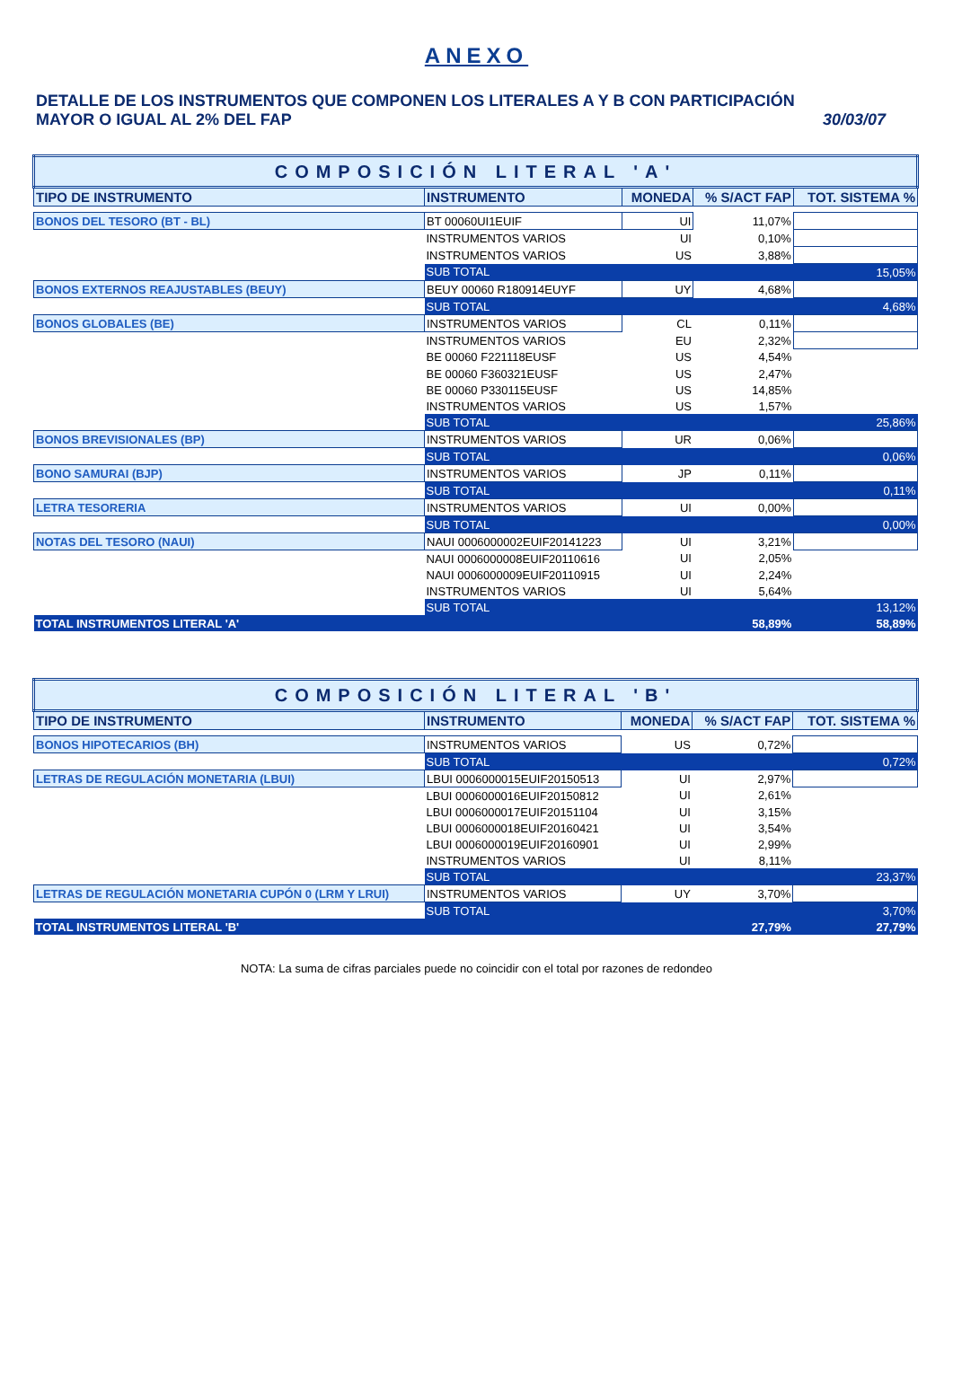ANEXO
DETALLE DE LOS INSTRUMENTOS QUE COMPONEN LOS LITERALES A Y B CON PARTICIPACIÓN
MAYOR O IGUAL AL 2% DEL FAP 30/03/07
| COMPOSICIÓN LITERAL 'A' | | | | |
| TIPO DE INSTRUMENTO | INSTRUMENTO | MONEDA | % S/ACT FAP | TOT. SISTEMA % |
| BONOS DEL TESORO (BT - BL) | BT 00060UI1EUIF | UI | 11,07% | |
| | INSTRUMENTOS VARIOS | UI | 0,10% | |
| | INSTRUMENTOS VARIOS | US | 3,88% | |
| | SUB TOTAL | | | 15,05% |
| BONOS EXTERNOS REAJUSTABLES (BEUY) | BEUY 00060 R180914EUYF | UY | 4,68% | |
| | SUB TOTAL | | | 4,68% |
| BONOS GLOBALES (BE) | INSTRUMENTOS VARIOS | CL | 0,11% | |
| | INSTRUMENTOS VARIOS | EU | 2,32% | |
| | BE 00060 F221118EUSF | US | 4,54% | |
| | BE 00060 F360321EUSF | US | 2,47% | |
| | BE 00060 P330115EUSF | US | 14,85% | |
| | INSTRUMENTOS VARIOS | US | 1,57% | |
| | SUB TOTAL | | | 25,86% |
| BONOS BREVISIONALES (BP) | INSTRUMENTOS VARIOS | UR | 0,06% | |
| | SUB TOTAL | | | 0,06% |
| BONO SAMURAI (BJP) | INSTRUMENTOS VARIOS | JP | 0,11% | |
| | SUB TOTAL | | | 0,11% |
| LETRA TESORERIA | INSTRUMENTOS VARIOS | UI | 0,00% | |
| | SUB TOTAL | | | 0,00% |
| NOTAS DEL TESORO (NAUI) | NAUI 0006000002EUIF20141223 | UI | 3,21% | |
| | NAUI 0006000008EUIF20110616 | UI | 2,05% | |
| | NAUI 0006000009EUIF20110915 | UI | 2,24% | |
| | INSTRUMENTOS VARIOS | UI | 5,64% | |
| | SUB TOTAL | | | 13,12% |
| TOTAL INSTRUMENTOS LITERAL 'A' | | | 58,89% | 58,89% |
| COMPOSICIÓN LITERAL 'B' | | | | |
| TIPO DE INSTRUMENTO | INSTRUMENTO | MONEDA | % S/ACT FAP | TOT. SISTEMA % |
| BONOS HIPOTECARIOS (BH) | INSTRUMENTOS VARIOS | US | 0,72% | |
| | SUB TOTAL | | | 0,72% |
| LETRAS DE REGULACIÓN MONETARIA (LBUI) | LBUI 0006000015EUIF20150513 | UI | 2,97% | |
| | LBUI 0006000016EUIF20150812 | UI | 2,61% | |
| | LBUI 0006000017EUIF20151104 | UI | 3,15% | |
| | LBUI 0006000018EUIF20160421 | UI | 3,54% | |
| | LBUI 0006000019EUIF20160901 | UI | 2,99% | |
| | INSTRUMENTOS VARIOS | UI | 8,11% | |
| | SUB TOTAL | | | 23,37% |
| LETRAS DE REGULACIÓN MONETARIA CUPÓN 0 (LRM Y LRUI) | INSTRUMENTOS VARIOS | UY | 3,70% | |
| | SUB TOTAL | | | 3,70% |
| TOTAL INSTRUMENTOS LITERAL 'B' | | | 27,79% | 27,79% |
NOTA: La suma de cifras parciales puede no coincidir con el total por razones de redondeo